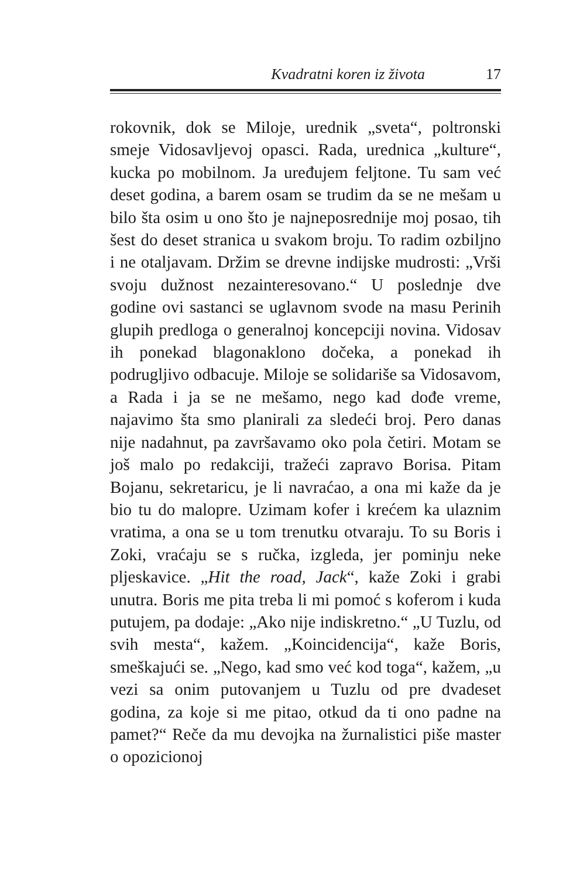Kvadratni koren iz života 17
rokovnik, dok se Miloje, urednik „sveta“, poltronski smeje Vidosavljevoj opasci. Rada, urednica „kulture“, kucka po mobilnom. Ja uređujem feljtone. Tu sam već deset godina, a barem osam se trudim da se ne mešam u bilo šta osim u ono što je najneposrednije moj posao, tih šest do deset stranica u svakom broju. To radim ozbiljno i ne otaljavam. Držim se drevne indijske mudrosti: „Vrši svoju dužnost nezainteresovano.“ U poslednje dve godine ovi sastanci se uglavnom svode na masu Perinih glupih predloga o generalnoj koncepciji novina. Vidosav ih ponekad blagonaklono dočeka, a ponekad ih podrugljivo odbacuje. Miloje se solidariše sa Vidosavom, a Rada i ja se ne mešamo, nego kad dođe vreme, najavimo šta smo planirali za sledeći broj. Pero danas nije nadahnut, pa završavamo oko pola četiri. Motam se još malo po redakciji, tražeći zapravo Borisa. Pitam Bojanu, sekretaricu, je li navraćao, a ona mi kaže da je bio tu do malopre. Uzimam kofer i krećem ka ulaznim vratima, a ona se u tom trenutku otvaraju. To su Boris i Zoki, vraćaju se s ručka, izgleda, jer pominju neke pljeskavice. „Hit the road, Jack“, kaže Zoki i grabi unutra. Boris me pita treba li mi pomoć s koferom i kuda putujem, pa dodaje: „Ako nije indiskretno.“ „U Tuzlu, od svih mesta“, kažem. „Koincidencija“, kaže Boris, smeškajući se. „Nego, kad smo već kod toga“, kažem, „u vezi sa onim putovanjem u Tuzlu od pre dvadeset godina, za koje si me pitao, otkud da ti ono padne na pamet?“ Reče da mu devojka na žurnalistici piše master o opozicionoj